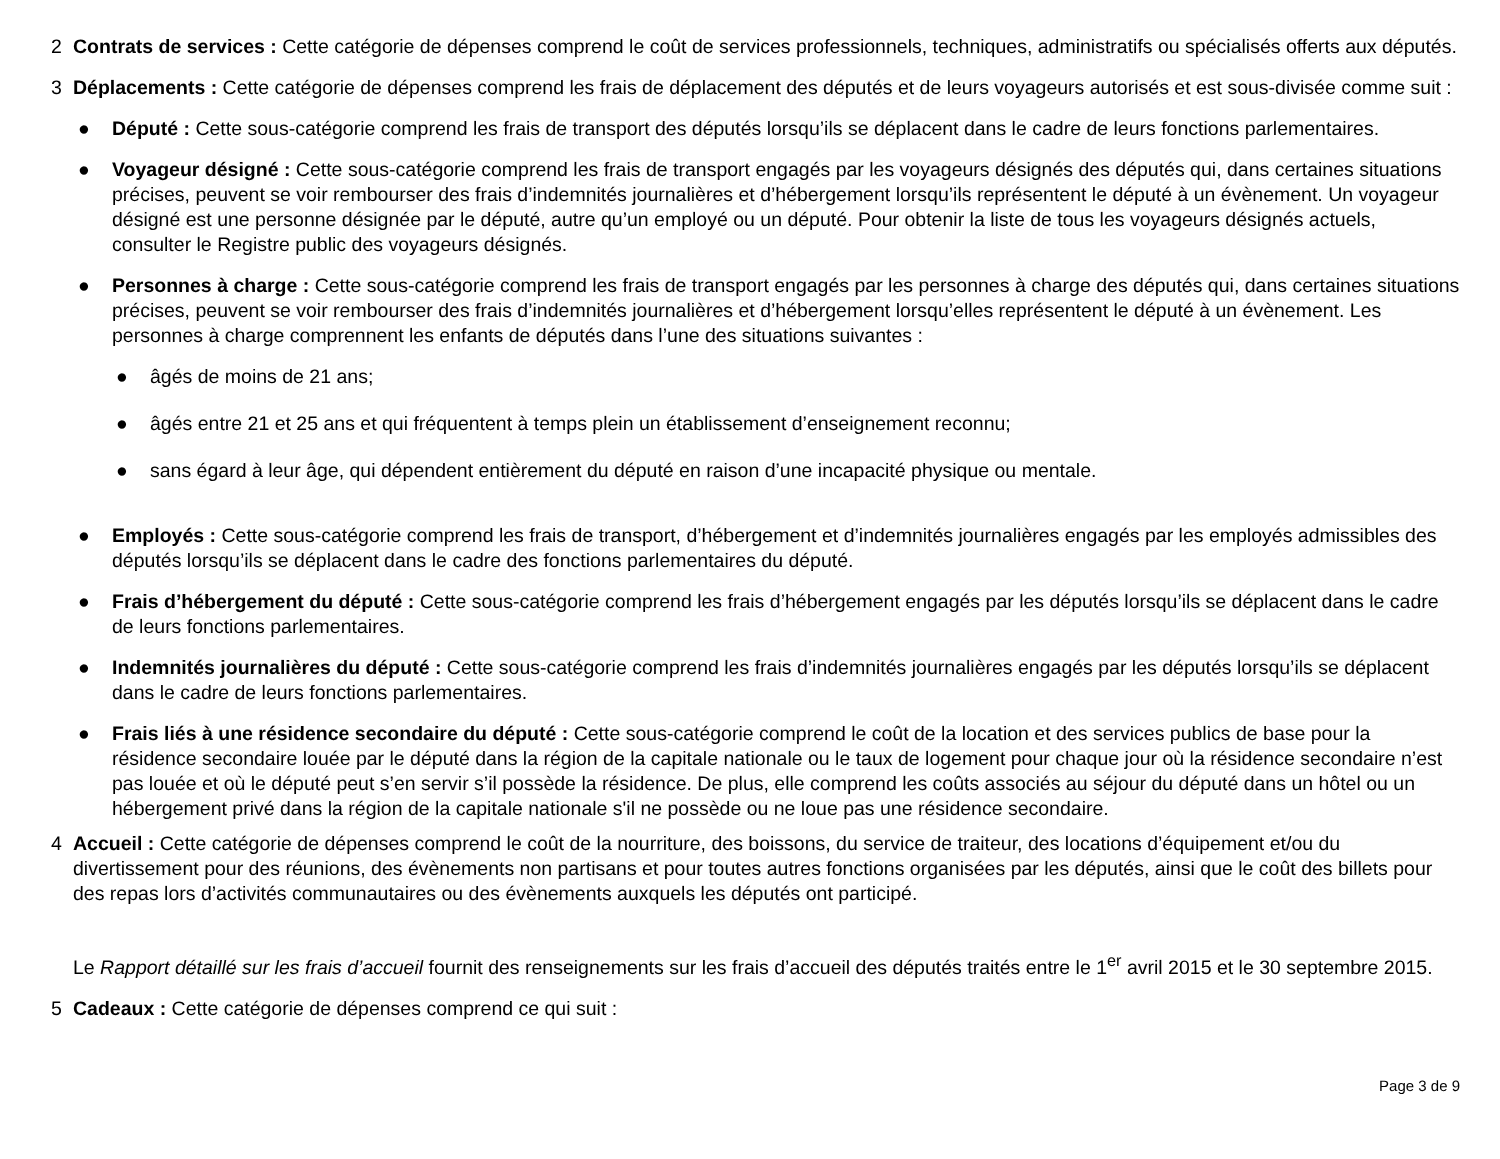2 Contrats de services : Cette catégorie de dépenses comprend le coût de services professionnels, techniques, administratifs ou spécialisés offerts aux députés.
3 Déplacements : Cette catégorie de dépenses comprend les frais de déplacement des députés et de leurs voyageurs autorisés et est sous-divisée comme suit :
● Député : Cette sous-catégorie comprend les frais de transport des députés lorsqu’ils se déplacent dans le cadre de leurs fonctions parlementaires.
● Voyageur désigné : Cette sous-catégorie comprend les frais de transport engagés par les voyageurs désignés des députés qui, dans certaines situations précises, peuvent se voir rembourser des frais d’indemnités journalières et d’hébergement lorsqu’ils représentent le député à un évènement. Un voyageur désigné est une personne désignée par le député, autre qu’un employé ou un député. Pour obtenir la liste de tous les voyageurs désignés actuels, consulter le Registre public des voyageurs désignés.
● Personnes à charge : Cette sous-catégorie comprend les frais de transport engagés par les personnes à charge des députés qui, dans certaines situations précises, peuvent se voir rembourser des frais d’indemnités journalières et d’hébergement lorsqu’elles représentent le député à un évènement. Les personnes à charge comprennent les enfants de députés dans l’une des situations suivantes :
● âgés de moins de 21 ans;
● âgés entre 21 et 25 ans et qui fréquentent à temps plein un établissement d’enseignement reconnu;
● sans égard à leur âge, qui dépendent entièrement du député en raison d’une incapacité physique ou mentale.
● Employés : Cette sous-catégorie comprend les frais de transport, d’hébergement et d’indemnités journalières engagés par les employés admissibles des députés lorsqu’ils se déplacent dans le cadre des fonctions parlementaires du député.
● Frais d’hébergement du député : Cette sous-catégorie comprend les frais d’hébergement engagés par les députés lorsqu’ils se déplacent dans le cadre de leurs fonctions parlementaires.
● Indemnités journalières du député : Cette sous-catégorie comprend les frais d’indemnités journalières engagés par les députés lorsqu’ils se déplacent dans le cadre de leurs fonctions parlementaires.
● Frais liés à une résidence secondaire du député : Cette sous-catégorie comprend le coût de la location et des services publics de base pour la résidence secondaire louée par le député dans la région de la capitale nationale ou le taux de logement pour chaque jour où la résidence secondaire n’est pas louée et où le député peut s’en servir s’il possède la résidence. De plus, elle comprend les coûts associés au séjour du député dans un hôtel ou un hébergement privé dans la région de la capitale nationale s'il ne possède ou ne loue pas une résidence secondaire.
4 Accueil : Cette catégorie de dépenses comprend le coût de la nourriture, des boissons, du service de traiteur, des locations d’équipement et/ou du divertissement pour des réunions, des évènements non partisans et pour toutes autres fonctions organisées par les députés, ainsi que le coût des billets pour des repas lors d’activités communautaires ou des évènements auxquels les députés ont participé.
Le Rapport détaillé sur les frais d’accueil fournit des renseignements sur les frais d’accueil des députés traités entre le 1<sup>er</sup> avril 2015 et le 30 septembre 2015.
5 Cadeaux : Cette catégorie de dépenses comprend ce qui suit :
Page 3 de 9